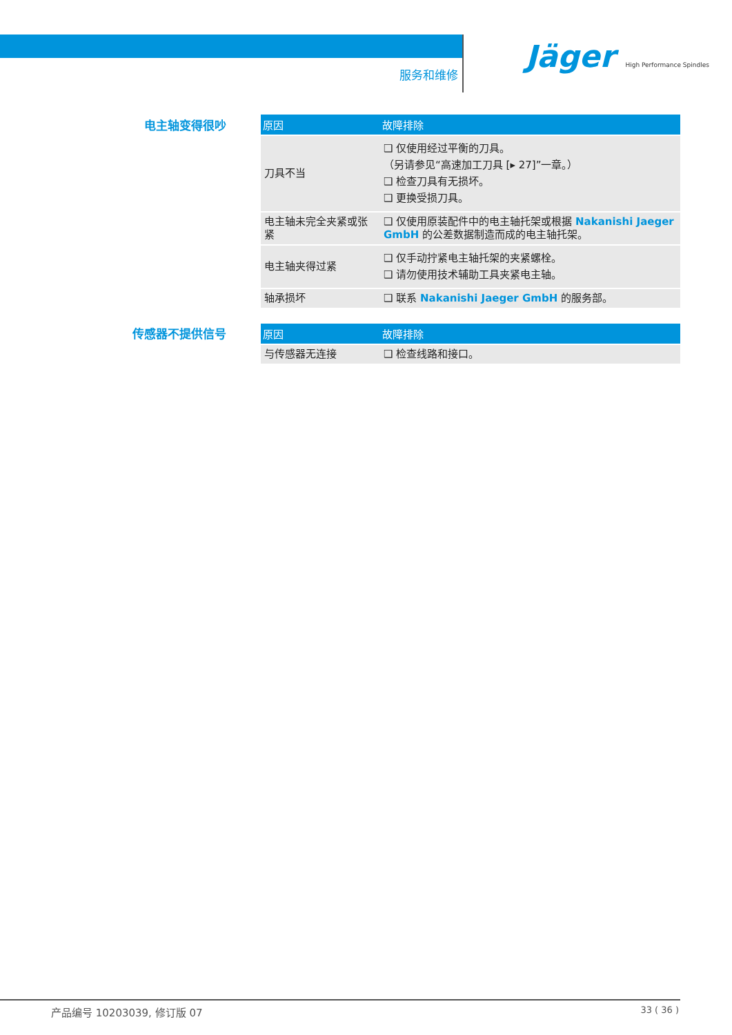服务和维修
Jäger High Performance Spindles
电主轴变得很吵
| 原因 | 故障排除 |
| --- | --- |
| 刀具不当 | ❑ 仅使用经过平衡的刀具。 （另请参见“高速加工刀具 [▸ 27]”一章。） ❑ 检查刀具有无损坏。 ❑ 更换受损刀具。 |
| 电主轴未完全夹紧或张紧 | ❑ 仅使用原装配件中的电主轴托架或根据 Nakanishi Jaeger GmbH 的公差数据制造而成的电主轴托架。 |
| 电主轴夹得过紧 | ❑ 仅手动拧紧电主轴托架的夹紧螺栓。 ❑ 请勿使用技术辅助工具夹紧电主轴。 |
| 轴承损坏 | ❑ 联系 Nakanishi Jaeger GmbH 的服务部。 |
传感器不提供信号
| 原因 | 故障排除 |
| --- | --- |
| 与传感器无连接 | ❑ 检查线路和接口。 |
产品编号 10203039, 修订版 07 33 ( 36 )